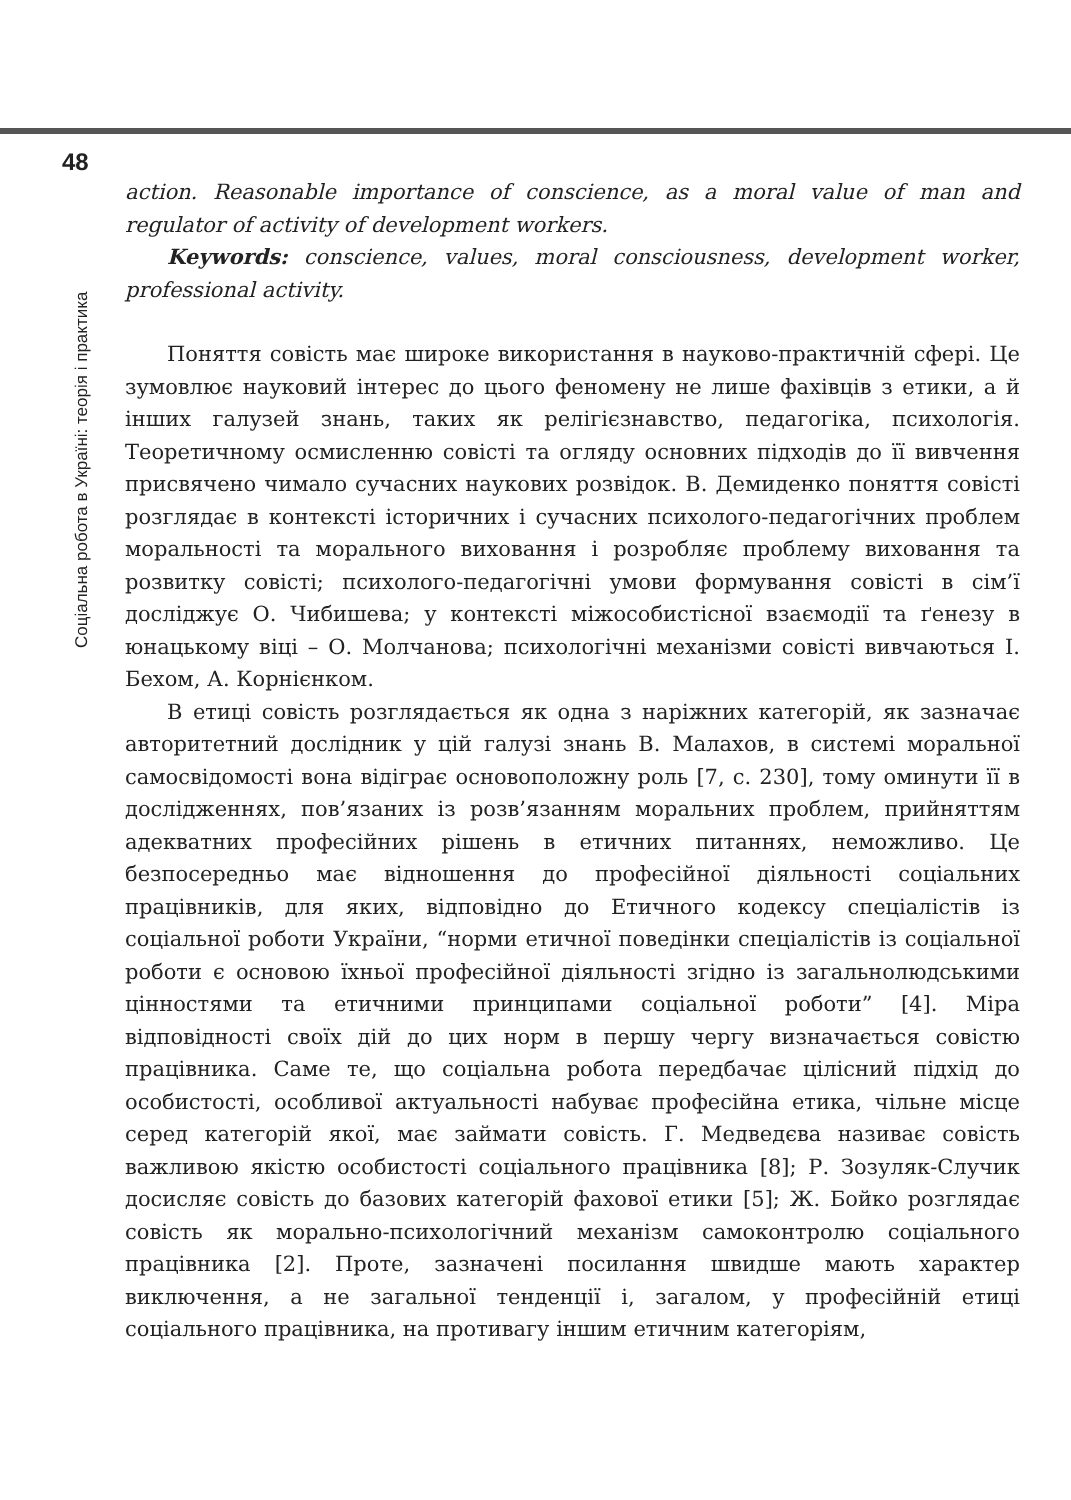48
Соціальна робота в Україні: теорія і практика
action. Reasonable importance of conscience, as a moral value of man and regulator of activity of development workers.
Keywords: conscience, values, moral consciousness, development worker, professional activity.
Поняття совість має широке використання в науково-практичній сфері. Це зумовлює науковий інтерес до цього феномену не лише фахівців з етики, а й інших галузей знань, таких як релігієзнавство, педагогіка, психологія. Теоретичному осмисленню совісті та огляду основних підходів до її вивчення присвячено чимало сучасних наукових розвідок. В. Демиденко поняття совісті розглядає в контексті історичних і сучасних психолого-педагогічних проблем моральності та морального виховання і розробляє проблему виховання та розвитку совісті; психолого-педагогічні умови формування совісті в сім’ї досліджує О. Чибишева; у контексті міжособистісної взаємодії та ґенезу в юнацькому віці – О. Молчанова; психологічні механізми совісті вивчаються І. Бехом, А. Корнієнком.
В етиці совість розглядається як одна з наріжних категорій, як зазначає авторитетний дослідник у цій галузі знань В. Малахов, в системі моральної самосвідомості вона відіграє основоположну роль [7, с. 230], тому оминути її в дослідженнях, пов’язаних із розв’язанням моральних проблем, прийняттям адекватних професійних рішень в етичних питаннях, неможливо. Це безпосередньо має відношення до професійної діяльності соціальних працівників, для яких, відповідно до Етичного кодексу спеціалістів із соціальної роботи України, “норми етичної поведінки спеціалістів із соціальної роботи є основою їхньої професійної діяльності згідно із загальнолюдськими цінностями та етичними принципами соціальної роботи” [4]. Міра відповідності своїх дій до цих норм в першу чергу визначається совістю працівника. Саме те, що соціальна робота передбачає цілісний підхід до особистості, особливої актуальності набуває професійна етика, чільне місце серед категорій якої, має займати совість. Г. Медведєва називає совість важливою якістю особистості соціального працівника [8]; Р. Зозуляк-Случик досисляє совість до базових категорій фахової етики [5]; Ж. Бойко розглядає совість як морально-психологічний механізм самоконтролю соціального працівника [2]. Проте, зазначені посилання швидше мають характер виключення, а не загальної тенденції і, загалом, у професійній етиці соціального працівника, на противагу іншим етичним категоріям,